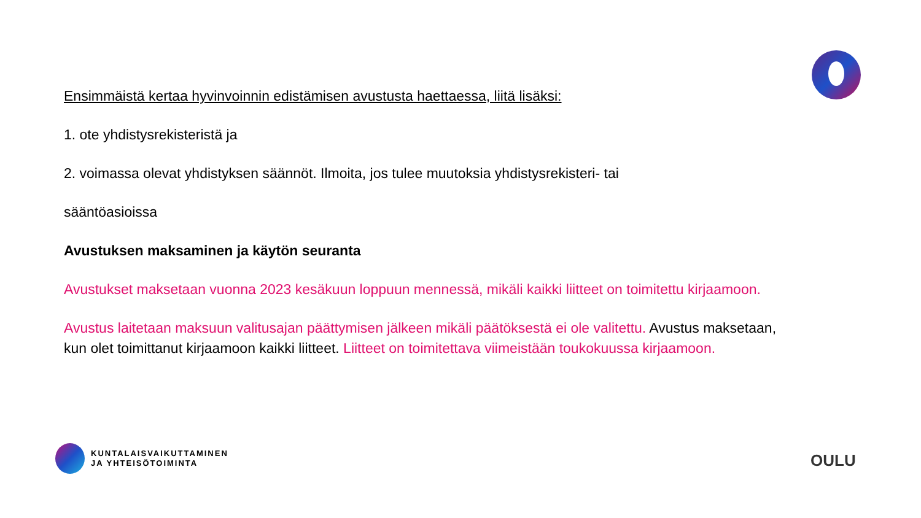Ensimmäistä kertaa hyvinvoinnin edistämisen avustusta haettaessa, liitä lisäksi:
1. ote yhdistysrekisteristä ja
2. voimassa olevat yhdistyksen säännöt. Ilmoita, jos tulee muutoksia yhdistysrekisteri- tai
sääntöasioissa
Avustuksen maksaminen ja käytön seuranta
Avustukset maksetaan vuonna 2023 kesäkuun loppuun mennessä, mikäli kaikki liitteet on toimitettu kirjaamoon.
Avustus laitetaan maksuun valitusajan päättymisen jälkeen mikäli päätöksestä ei ole valitettu. Avustus maksetaan, kun olet toimittanut kirjaamoon kaikki liitteet. Liitteet on toimitettava viimeistään toukokuussa kirjaamoon.
KUNTALAISVAIKUTTAMINEN
JA YHTEISÖTOIMINTA
OULU